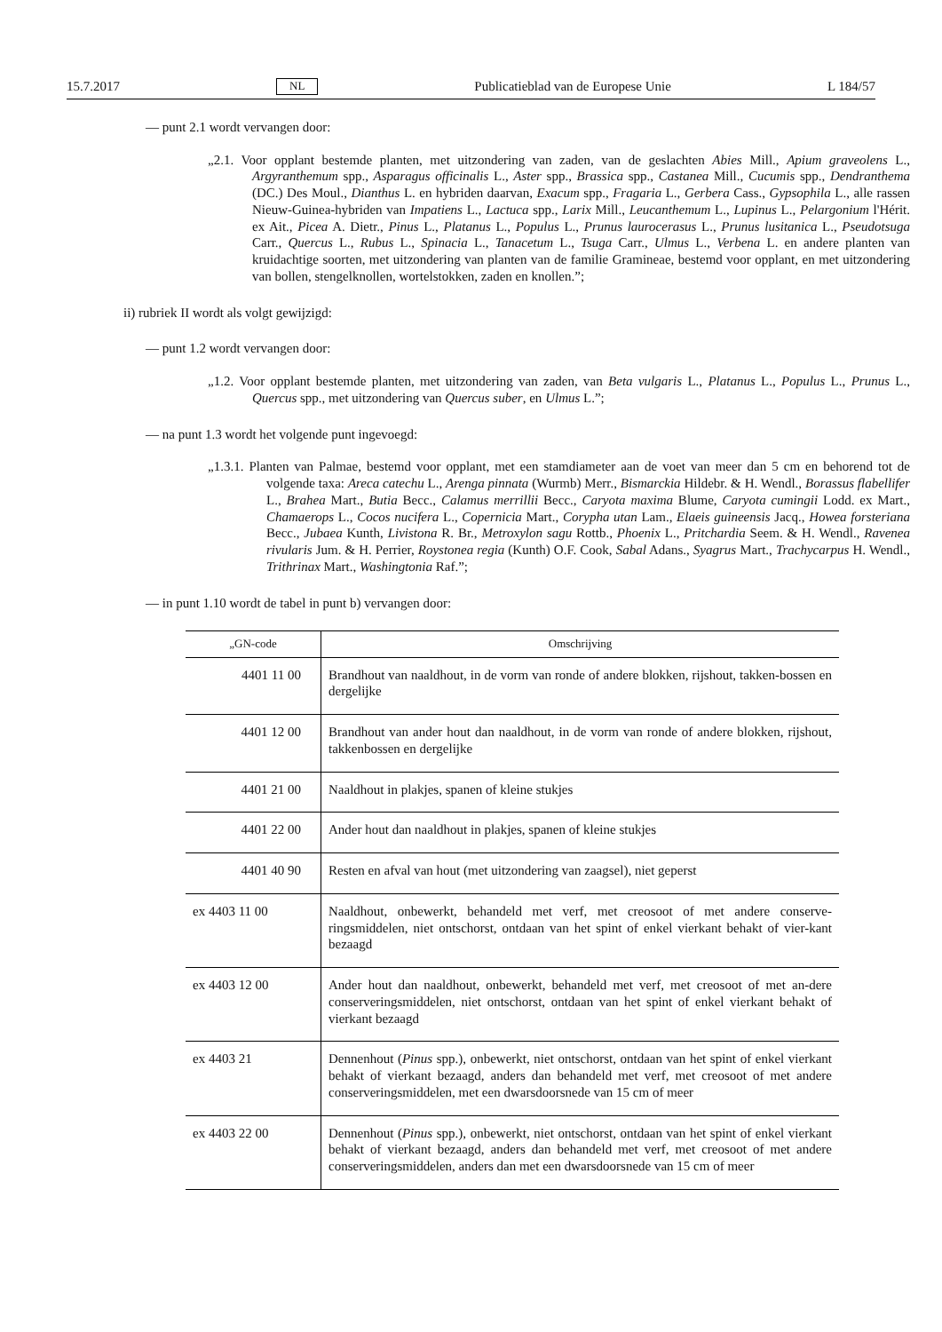15.7.2017 NL Publicatieblad van de Europese Unie L 184/57
— punt 2.1 wordt vervangen door:
„2.1. Voor opplant bestemde planten, met uitzondering van zaden, van de geslachten Abies Mill., Apium graveolens L., Argyranthemum spp., Asparagus officinalis L., Aster spp., Brassica spp., Castanea Mill., Cucumis spp., Dendranthema (DC.) Des Moul., Dianthus L. en hybriden daarvan, Exacum spp., Fragaria L., Gerbera Cass., Gypsophila L., alle rassen Nieuw-Guinea-hybriden van Impatiens L., Lactuca spp., Larix Mill., Leucanthemum L., Lupinus L., Pelargonium l'Hérit. ex Ait., Picea A. Dietr., Pinus L., Platanus L., Populus L., Prunus laurocerasus L., Prunus lusitanica L., Pseudotsuga Carr., Quercus L., Rubus L., Spinacia L., Tanacetum L., Tsuga Carr., Ulmus L., Verbena L. en andere planten van kruidachtige soorten, met uitzondering van planten van de familie Gramineae, bestemd voor opplant, en met uitzondering van bollen, stengelknollen, wortelstokken, zaden en knollen.”;
ii) rubriek II wordt als volgt gewijzigd:
— punt 1.2 wordt vervangen door:
„1.2. Voor opplant bestemde planten, met uitzondering van zaden, van Beta vulgaris L., Platanus L., Populus L., Prunus L., Quercus spp., met uitzondering van Quercus suber, en Ulmus L.”;
— na punt 1.3 wordt het volgende punt ingevoegd:
„1.3.1. Planten van Palmae, bestemd voor opplant, met een stamdiameter aan de voet van meer dan 5 cm en behorend tot de volgende taxa: Areca catechu L., Arenga pinnata (Wurmb) Merr., Bismarckia Hildebr. & H. Wendl., Borassus flabellifer L., Brahea Mart., Butia Becc., Calamus merrillii Becc., Caryota maxima Blume, Caryota cumingii Lodd. ex Mart., Chamaerops L., Cocos nucifera L., Copernicia Mart., Corypha utan Lam., Elaeis guineensis Jacq., Howea forsteriana Becc., Jubaea Kunth, Livistona R. Br., Metroxylon sagu Rottb., Phoenix L., Pritchardia Seem. & H. Wendl., Ravenea rivularis Jum. & H. Perrier, Roystonea regia (Kunth) O.F. Cook, Sabal Adans., Syagrus Mart., Trachycarpus H. Wendl., Trithrinax Mart., Washingtonia Raf.”;
— in punt 1.10 wordt de tabel in punt b) vervangen door:
| „GN-code | Omschrijving |
| --- | --- |
| 4401 11 00 | Brandhout van naaldhout, in de vorm van ronde of andere blokken, rijshout, takken-bossen en dergelijke |
| 4401 12 00 | Brandhout van ander hout dan naaldhout, in de vorm van ronde of andere blokken, rijshout, takkenbossen en dergelijke |
| 4401 21 00 | Naaldhout in plakjes, spanen of kleine stukjes |
| 4401 22 00 | Ander hout dan naaldhout in plakjes, spanen of kleine stukjes |
| 4401 40 90 | Resten en afval van hout (met uitzondering van zaagsel), niet geperst |
| ex 4403 11 00 | Naaldhout, onbewerkt, behandeld met verf, met creosoot of met andere conserve-ringsmiddelen, niet ontschorst, ontdaan van het spint of enkel vierkant behakt of vier-kant bezaagd |
| ex 4403 12 00 | Ander hout dan naaldhout, onbewerkt, behandeld met verf, met creosoot of met an-dere conserveringsmiddelen, niet ontschorst, ontdaan van het spint of enkel vierkant behakt of vierkant bezaagd |
| ex 4403 21 | Dennenhout ( Pinus spp.), onbewerkt, niet ontschorst, ontdaan van het spint of enkel vierkant behakt of vierkant bezaagd, anders dan behandeld met verf, met creosoot of met andere conserveringsmiddelen, met een dwarsdoorsnede van 15 cm of meer |
| ex 4403 22 00 | Dennenhout ( Pinus spp.), onbewerkt, niet ontschorst, ontdaan van het spint of enkel vierkant behakt of vierkant bezaagd, anders dan behandeld met verf, met creosoot of met andere conserveringsmiddelen, anders dan met een dwarsdoorsnede van 15 cm of meer |